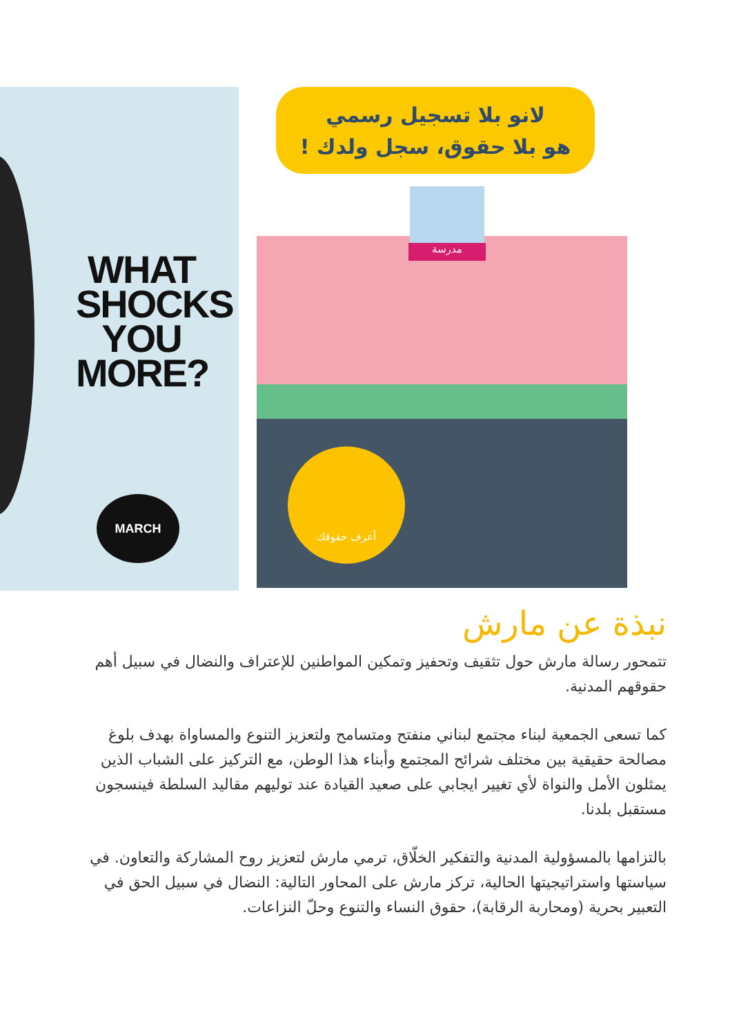WHAT
SHOCKS
YOU
MORE?
MARCH
لانو بلا تسجيل رسمي
هو بلا حقوق، سجل ولدك !
مدرسة
أعرف حقوقك
نبذة عن مارش
تتمحور رسالة مارش حول تثقيف وتحفيز وتمكين المواطنين للإعتراف والنضال في سبيل أهم حقوقهم المدنية.
كما تسعى الجمعية لبناء مجتمع لبناني منفتح ومتسامح ولتعزيز التنوع والمساواة بهدف بلوغ مصالحة حقيقية بين مختلف شرائح المجتمع وأبناء هذا الوطن، مع التركيز على الشباب الذين يمثلون الأمل والنواة لأي تغيير ايجابي على صعيد القيادة عند توليهم مقاليد السلطة فينسجون مستقبل بلدنا.
بالتزامها بالمسؤولية المدنية والتفكير الخلّاق، ترمي مارش لتعزيز روح المشاركة والتعاون. في سياستها واستراتيجيتها الحالية، تركز مارش على المحاور التالية: النضال في سبيل الحق في التعبير بحرية (ومحاربة الرقابة)، حقوق النساء والتنوع وحلّ النزاعات.